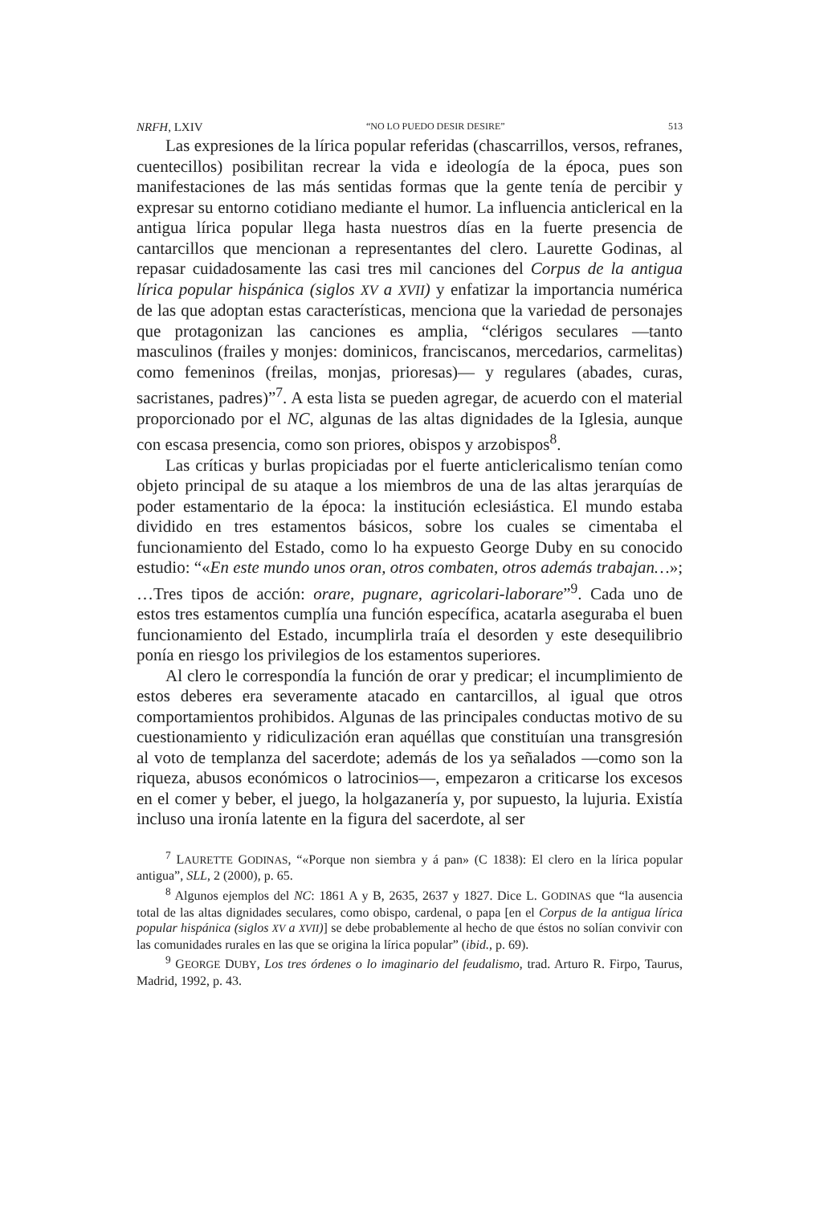NRFH, LXIV “NO LO PUEDO DESIR DESIRE” 513
Las expresiones de la lírica popular referidas (chascarrillos, versos, refranes, cuentecillos) posibilitan recrear la vida e ideología de la época, pues son manifestaciones de las más sentidas formas que la gente tenía de percibir y expresar su entorno cotidiano mediante el humor. La influencia anticlerical en la antigua lírica popular llega hasta nuestros días en la fuerte presencia de cantarcillos que mencionan a representantes del clero. Laurette Godinas, al repasar cuidadosamente las casi tres mil canciones del Corpus de la antigua lírica popular hispánica (siglos XV a XVII) y enfatizar la importancia numérica de las que adoptan estas características, menciona que la variedad de personajes que protagonizan las canciones es amplia, “clérigos seculares —tanto masculinos (frailes y monjes: dominicos, franciscanos, mercedarios, carmelitas) como femeninos (freilas, monjas, prioresas)— y regulares (abades, curas, sacristanes, padres)”<sup>7</sup>. A esta lista se pueden agregar, de acuerdo con el material proporcionado por el NC, algunas de las altas dignidades de la Iglesia, aunque con escasa presencia, como son priores, obispos y arzobispos<sup>8</sup>.
Las críticas y burlas propiciadas por el fuerte anticlericalismo tenían como objeto principal de su ataque a los miembros de una de las altas jerarquías de poder estamentario de la época: la institución eclesiástica. El mundo estaba dividido en tres estamentos básicos, sobre los cuales se cimentaba el funcionamiento del Estado, como lo ha expuesto George Duby en su conocido estudio: “«En este mundo unos oran, otros combaten, otros además trabajan…»; …Tres tipos de acción: orare, pugnare, agricolari-laborare”<sup>9</sup>. Cada uno de estos tres estamentos cumplía una función específica, acatarla aseguraba el buen funcionamiento del Estado, incumplirla traía el desorden y este desequilibrio ponía en riesgo los privilegios de los estamentos superiores.
Al clero le correspondía la función de orar y predicar; el incumplimiento de estos deberes era severamente atacado en cantarcillos, al igual que otros comportamientos prohibidos. Algunas de las principales conductas motivo de su cuestionamiento y ridiculización eran aquéllas que constituían una transgresión al voto de templanza del sacerdote; además de los ya señalados —como son la riqueza, abusos económicos o latrocinios—, empezaron a criticarse los excesos en el comer y beber, el juego, la holgazanería y, por supuesto, la lujuria. Existía incluso una ironía latente en la figura del sacerdote, al ser
<sup>7</sup> LAURETTE GODINAS, “«Porque non siembra y á pan» (C 1838): El clero en la lírica popular antigua”, SLL, 2 (2000), p. 65.
<sup>8</sup> Algunos ejemplos del NC: 1861 A y B, 2635, 2637 y 1827. Dice L. GODINAS que “la ausencia total de las altas dignidades seculares, como obispo, cardenal, o papa [en el Corpus de la antigua lírica popular hispánica (siglos XV a XVII)] se debe probablemente al hecho de que éstos no solían convivir con las comunidades rurales en las que se origina la lírica popular” (ibid., p. 69).
<sup>9</sup> GEORGE DUBY, Los tres órdenes o lo imaginario del feudalismo, trad. Arturo R. Firpo, Taurus, Madrid, 1992, p. 43.